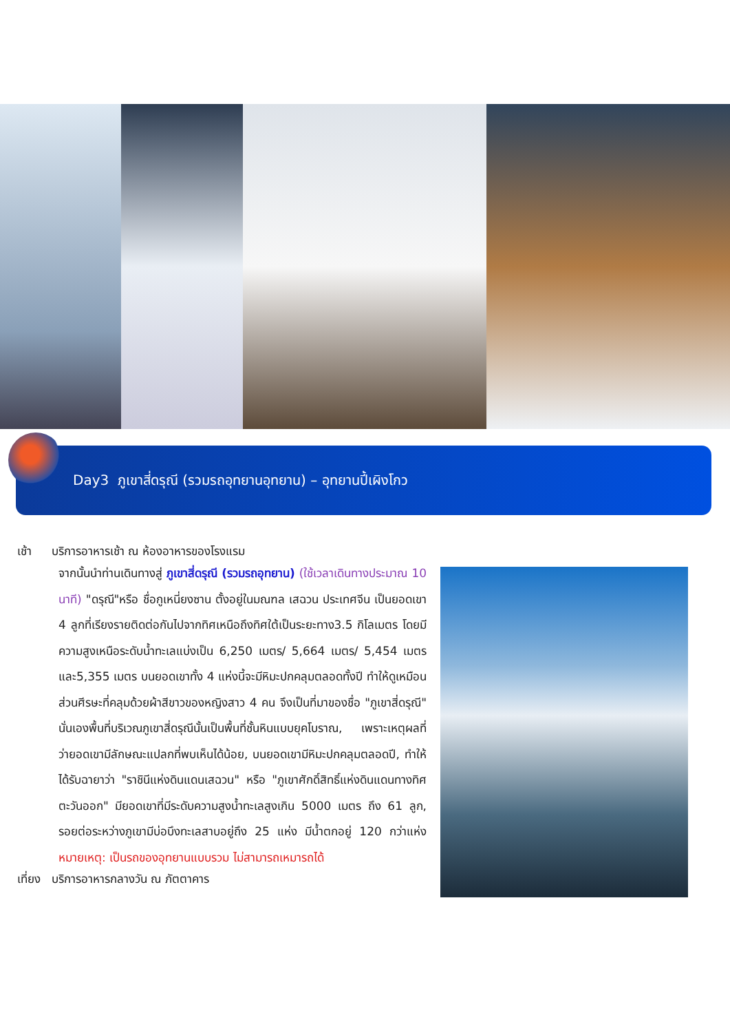Day3 ภูเขาสี่ดรุณี (รวมรถอุทยานอุทยาน) – อุทยานปี้เผิงโกว
เช้า บริการอาหารเช้า ณ ห้องอาหารของโรงแรม
จากนั้นนำท่านเดินทางสู่ ภูเขาสี่ดรุณี (รวมรถอุทยาน) (ใช้เวลาเดินทางประมาณ 10 นาที) "ดรุณี"หรือ ชื่อกูเหนี่ยงซาน ตั้งอยู่ในมณฑล เสฉวน ประเทศจีน เป็นยอดเขา 4 ลูกที่เรียงรายติดต่อกันไปจากทิศเหนือถึงทิศใต้เป็นระยะทาง3.5 กิโลเมตร โดยมีความสูงเหนือระดับน้ำทะเลแบ่งเป็น 6,250 เมตร/ 5,664 เมตร/ 5,454 เมตร และ5,355 เมตร บนยอดเขาทั้ง 4 แห่งนี้จะมีหิมะปกคลุมตลอดทั้งปี ทำให้ดูเหมือนส่วนศีรษะที่คลุมด้วยผ้าสีขาวของหญิงสาว 4 คน จึงเป็นที่มาของชื่อ "ภูเขาสี่ดรุณี" นั่นเองพื้นที่บริเวณภูเขาสี่ดรุณีนั้นเป็นพื้นที่ชั้นหินแบบยุคโบราณ, เพราะเหตุผลที่ว่ายอดเขามีลักษณะแปลกที่พบเห็นได้น้อย, บนยอดเขามีหิมะปกคลุมตลอดปี, ทำให้ได้รับฉายาว่า "ราชินีแห่งดินแดนเสฉวน" หรือ "ภูเขาศักดิ์สิทธิ์แห่งดินแดนทางทิศตะวันออก" มียอดเขาที่มีระดับความสูงน้ำทะเลสูงเกิน 5000 เมตร ถึง 61 ลูก, รอยต่อระหว่างภูเขามีบ่อบึงทะเลสาบอยู่ถึง 25 แห่ง มีน้ำตกอยู่ 120 กว่าแห่ง หมายเหตุ: เป็นรถของอุทยานแบบรวม ไม่สามารถเหมารถได้
เที่ยง บริการอาหารกลางวัน ณ ภัตตาคาร